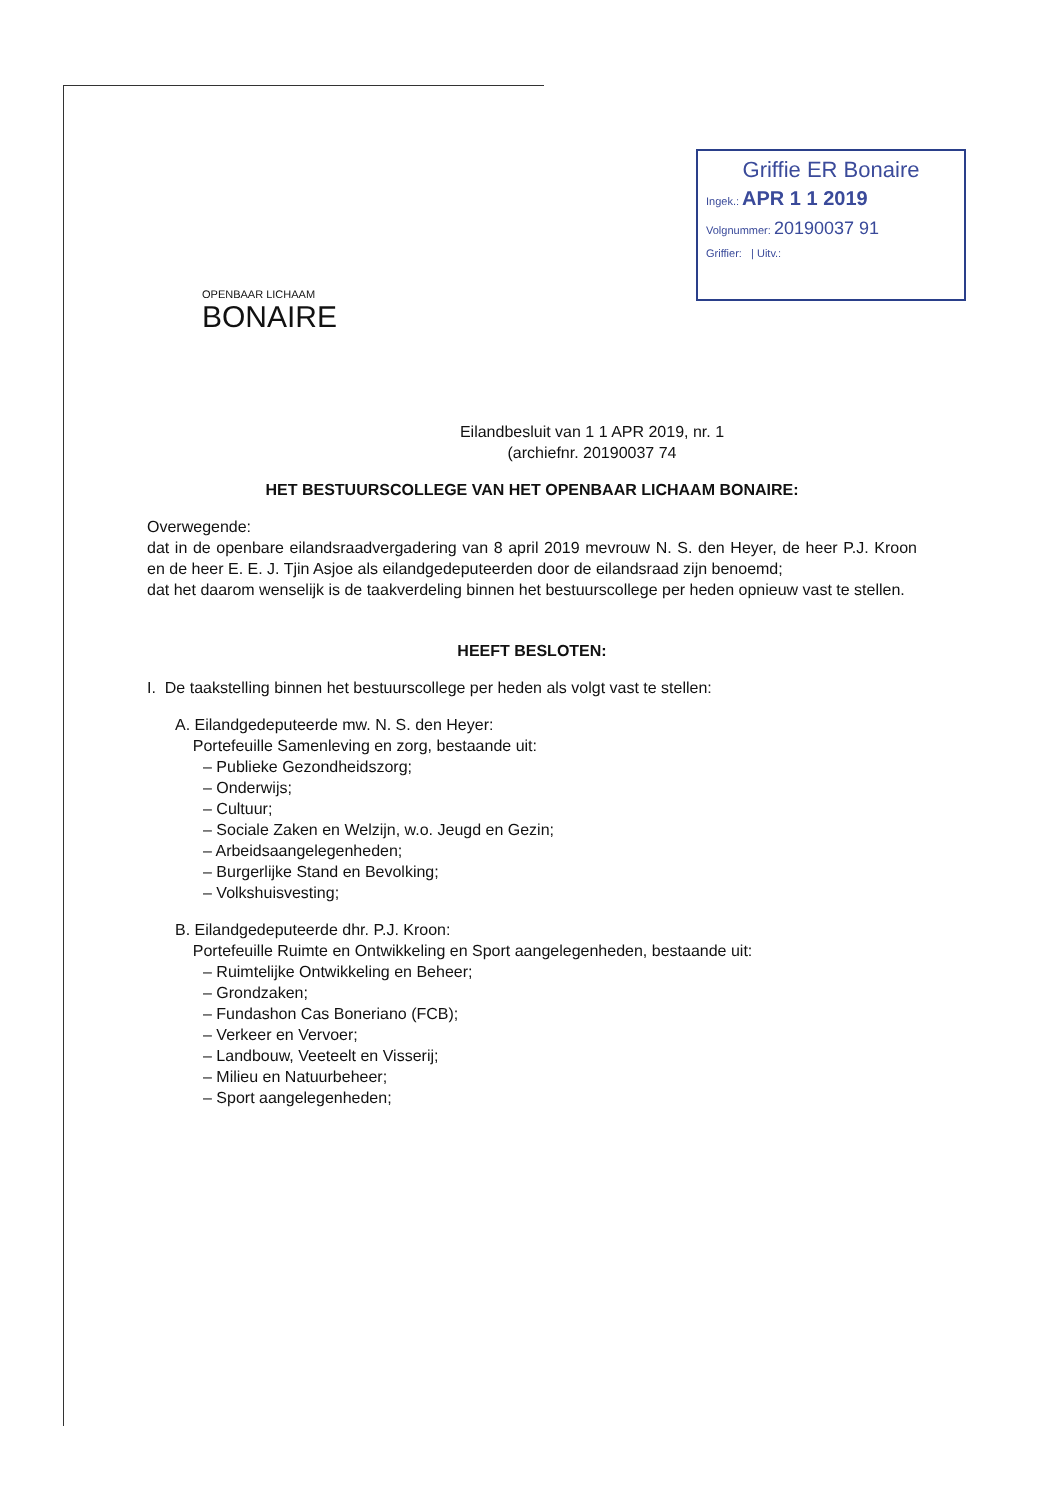Griffie ER Bonaire
Ingek.: APR 1 1 2019
Volgnummer: 20190037 91
Griffier: | Uitv.:
OPENBAAR LICHAAM
BONAIRE
Eilandbesluit van 1 1 APR 2019, nr. 1
(archiefnr. 20190037 74
HET BESTUURSCOLLEGE VAN HET OPENBAAR LICHAAM BONAIRE:
Overwegende:
dat in de openbare eilandsraadvergadering van 8 april 2019 mevrouw N. S. den Heyer, de heer P.J. Kroon en de heer E. E. J. Tjin Asjoe als eilandgedeputeerden door de eilandsraad zijn benoemd;
dat het daarom wenselijk is de taakverdeling binnen het bestuurscollege per heden opnieuw vast te stellen.
HEEFT BESLOTEN:
I. De taakstelling binnen het bestuurscollege per heden als volgt vast te stellen:
A. Eilandgedeputeerde mw. N. S. den Heyer:
Portefeuille Samenleving en zorg, bestaande uit:
– Publieke Gezondheidszorg;
– Onderwijs;
– Cultuur;
– Sociale Zaken en Welzijn, w.o. Jeugd en Gezin;
– Arbeidsaangelegenheden;
– Burgerlijke Stand en Bevolking;
– Volkshuisvesting;
B. Eilandgedeputeerde dhr. P.J. Kroon:
Portefeuille Ruimte en Ontwikkeling en Sport aangelegenheden, bestaande uit:
– Ruimtelijke Ontwikkeling en Beheer;
– Grondzaken;
– Fundashon Cas Boneriano (FCB);
– Verkeer en Vervoer;
– Landbouw, Veeteelt en Visserij;
– Milieu en Natuurbeheer;
– Sport aangelegenheden;